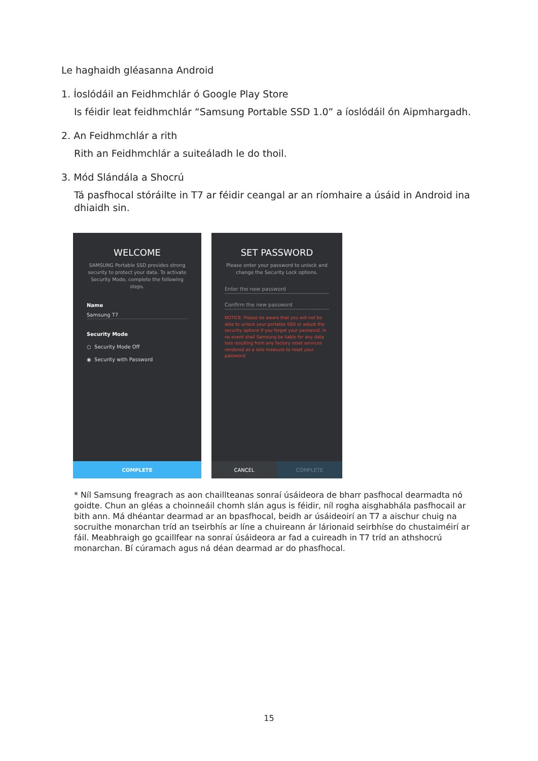Le haghaidh gléasanna Android
1. Íoslódáil an Feidhmchlár ó Google Play Store
Is féidir leat feidhmchlár “Samsung Portable SSD 1.0” a íoslódáil ón Aipmhargadh.
2. An Feidhmchlár a rith
Rith an Feidhmchlár a suiteáladh le do thoil.
3. Mód Slándála a Shocrú
Tá pasfhocal stóráilte in T7 ar féidir ceangal ar an ríomhaire a úsáid in Android ina dhiaidh sin.
WELCOME
SAMSUNG Portable SSD provides strong security to protect your data. To activate Security Mode, complete the following steps.
Name
Samsung T7
Security Mode
○ Security Mode Off
◉ Security with Password
COMPLETE
SET PASSWORD
Please enter your password to unlock and change the Security Lock options.
Enter the new password
Confirm the new password
NOTICE: Please be aware that you will not be able to unlock your portable SSD or adjust the security options if you forget your password. In no event shall Samsung be liable for any data loss resulting from any factory reset services rendered as a sole measure to reset your password.
CANCEL COMPLETE
* Níl Samsung freagrach as aon chaillteanas sonraí úsáideora de bharr pasfhocal dearmadta nó goidte. Chun an gléas a choinneáil chomh slán agus is féidir, níl rogha aisghabhála pasfhocail ar bith ann. Má dhéantar dearmad ar an bpasfhocal, beidh ar úsáideoirí an T7 a aischur chuig na socruithe monarchan tríd an tseirbhís ar líne a chuireann ár lárionaid seirbhíse do chustaiméirí ar fáil. Meabhraigh go gcaillfear na sonraí úsáideora ar fad a cuireadh in T7 tríd an athshocrú monarchan. Bí cúramach agus ná déan dearmad ar do phasfhocal.
15